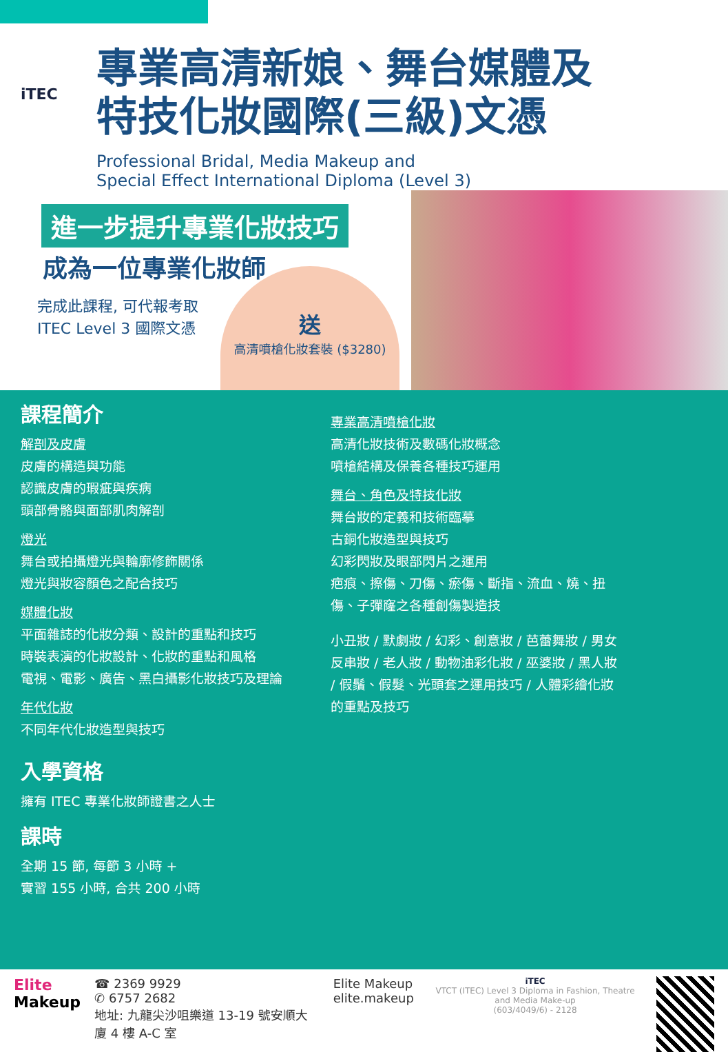iTEC
專業高清新娘、舞台媒體及
特技化妝國際(三級)文憑
Professional Bridal, Media Makeup and
Special Effect International Diploma (Level 3)
進一步提升專業化妝技巧
成為一位專業化妝師
完成此課程, 可代報考取
ITEC Level 3 國際文憑
送
高清噴槍化妝套裝 ($3280)
課程簡介
解剖及皮膚
皮膚的構造與功能
認識皮膚的瑕疵與疾病
頭部骨骼與面部肌肉解剖
燈光
舞台或拍攝燈光與輪廓修飾關係
燈光與妝容顏色之配合技巧
媒體化妝
平面雜誌的化妝分類、設計的重點和技巧
時裝表演的化妝設計、化妝的重點和風格
電視、電影、廣告、黑白攝影化妝技巧及理論
年代化妝
不同年代化妝造型與技巧
入學資格
擁有 ITEC 專業化妝師證書之人士
課時
全期 15 節, 每節 3 小時 +
實習 155 小時, 合共 200 小時
專業高清噴槍化妝
高清化妝技術及數碼化妝概念
噴槍結構及保養各種技巧運用
舞台、角色及特技化妝
舞台妝的定義和技術臨摹
古銅化妝造型與技巧
幻彩閃妝及眼部閃片之運用
疤痕、擦傷、刀傷、瘀傷、斷指、流血、燒、扭傷、子彈窿之各種創傷製造技
小丑妝 / 默劇妝 / 幻彩、創意妝 / 芭蕾舞妝 / 男女反串妝 / 老人妝 / 動物油彩化妝 / 巫婆妝 / 黑人妝 / 假鬚、假髮、光頭套之運用技巧 / 人體彩繪化妝的重點及技巧
Elite
Makeup
☎ 2369 9929
✆ 6757 2682
地址: 九龍尖沙咀樂道 13-19 號安順大廈 4 樓 A-C 室
Elite Makeup
elite.makeup
iTEC
VTCT (ITEC) Level 3 Diploma in Fashion, Theatre and Media Make-up
(603/4049/6) - 2128